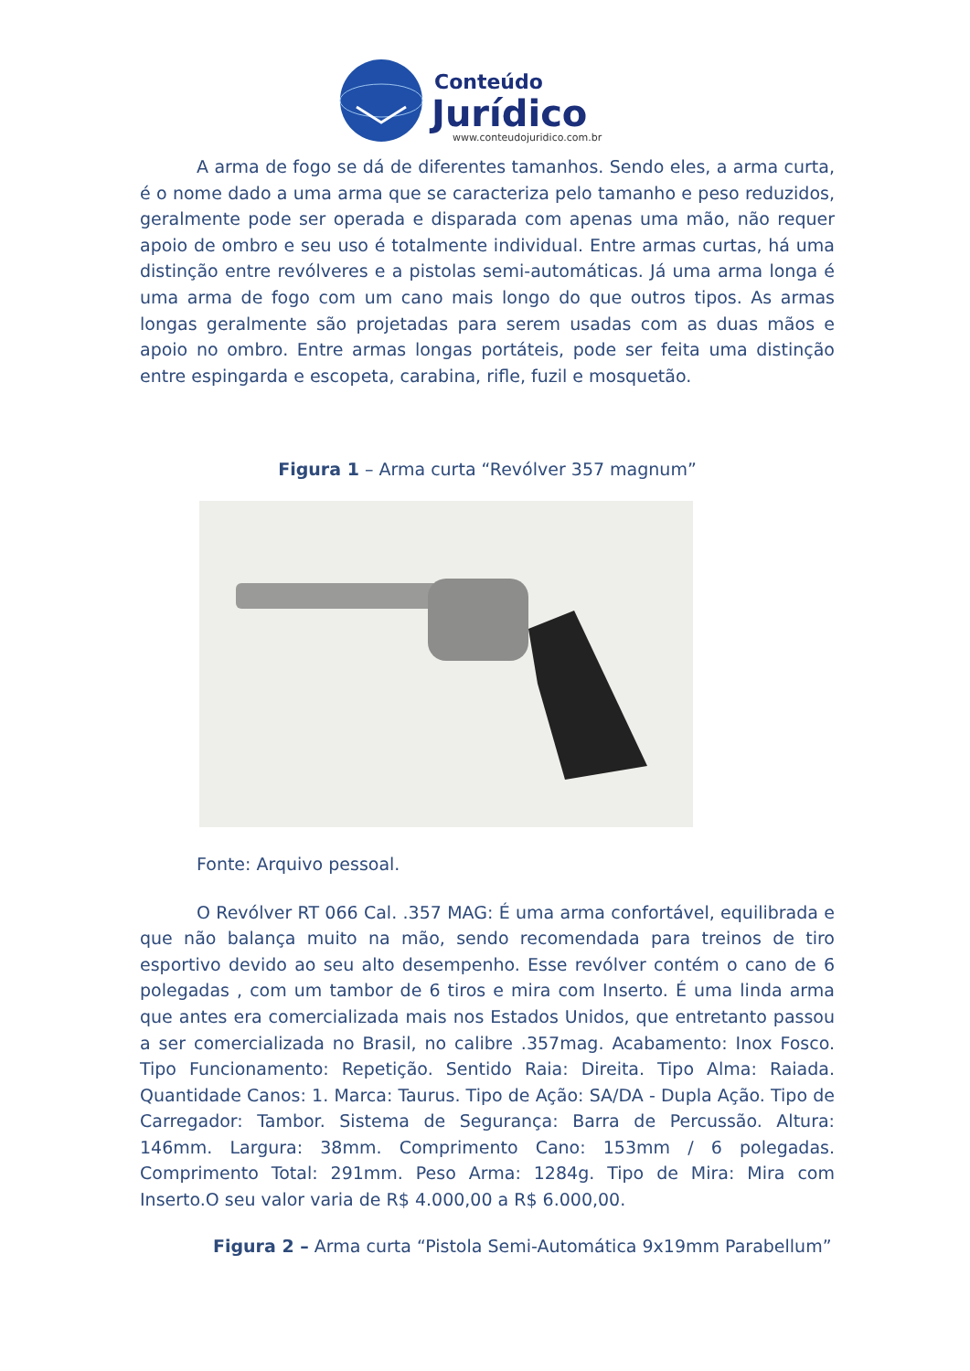Conteúdo
Jurídico
www.conteudojuridico.com.br
A arma de fogo se dá de diferentes tamanhos. Sendo eles, a arma curta, é o nome dado a uma arma que se caracteriza pelo tamanho e peso reduzidos, geralmente pode ser operada e disparada com apenas uma mão, não requer apoio de ombro e seu uso é totalmente individual. Entre armas curtas, há uma distinção entre revólveres e a pistolas semi-automáticas. Já uma arma longa é uma arma de fogo com um cano mais longo do que outros tipos. As armas longas geralmente são projetadas para serem usadas com as duas mãos e apoio no ombro. Entre armas longas portáteis, pode ser feita uma distinção entre espingarda e escopeta, carabina, rifle, fuzil e mosquetão.
Figura 1 – Arma curta “Revólver 357 magnum”
Fonte: Arquivo pessoal.
O Revólver RT 066 Cal. .357 MAG: É uma arma confortável, equilibrada e que não balança muito na mão, sendo recomendada para treinos de tiro esportivo devido ao seu alto desempenho. Esse revólver contém o cano de 6 polegadas , com um tambor de 6 tiros e mira com Inserto. É uma linda arma que antes era comercializada mais nos Estados Unidos, que entretanto passou a ser comercializada no Brasil, no calibre .357mag. Acabamento: Inox Fosco. Tipo Funcionamento: Repetição. Sentido Raia: Direita. Tipo Alma: Raiada. Quantidade Canos: 1. Marca: Taurus. Tipo de Ação: SA/DA - Dupla Ação. Tipo de Carregador: Tambor. Sistema de Segurança: Barra de Percussão. Altura: 146mm. Largura: 38mm. Comprimento Cano: 153mm / 6 polegadas. Comprimento Total: 291mm. Peso Arma: 1284g. Tipo de Mira: Mira com Inserto.O seu valor varia de R$ 4.000,00 a R$ 6.000,00.
Figura 2 – Arma curta “Pistola Semi-Automática 9x19mm Parabellum”